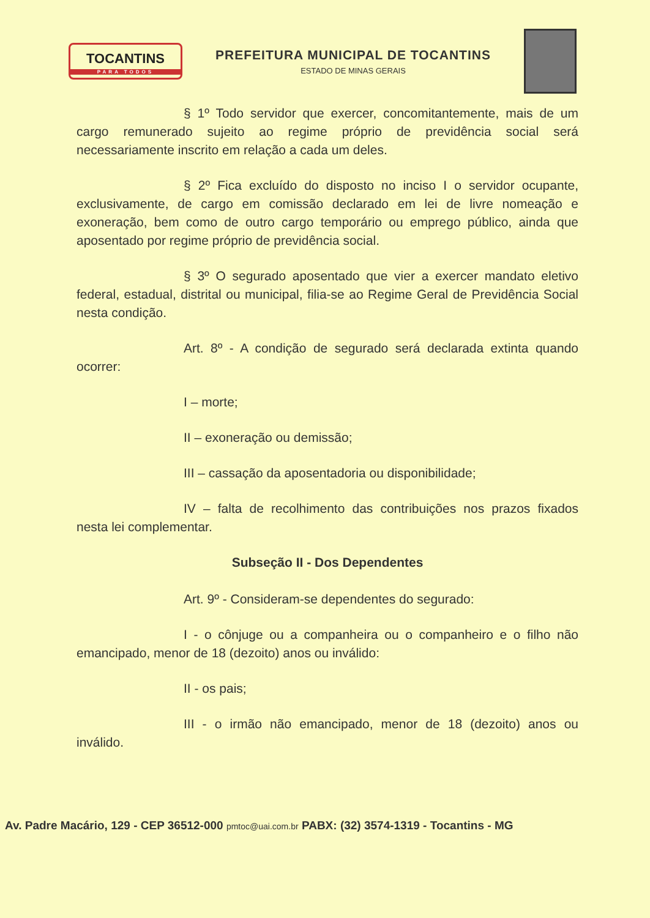TOCANTINS
PARA TODOS
PREFEITURA MUNICIPAL DE TOCANTINS
ESTADO DE MINAS GERAIS
§ 1º Todo servidor que exercer, concomitantemente, mais de um cargo remunerado sujeito ao regime próprio de previdência social será necessariamente inscrito em relação a cada um deles.
§ 2º Fica excluído do disposto no inciso I o servidor ocupante, exclusivamente, de cargo em comissão declarado em lei de livre nomeação e exoneração, bem como de outro cargo temporário ou emprego público, ainda que aposentado por regime próprio de previdência social.
§ 3º O segurado aposentado que vier a exercer mandato eletivo federal, estadual, distrital ou municipal, filia-se ao Regime Geral de Previdência Social nesta condição.
Art. 8º - A condição de segurado será declarada extinta quando ocorrer:
I – morte;
II – exoneração ou demissão;
III – cassação da aposentadoria ou disponibilidade;
IV – falta de recolhimento das contribuições nos prazos fixados nesta lei complementar.
Subseção II - Dos Dependentes
Art. 9º - Consideram-se dependentes do segurado:
I - o cônjuge ou a companheira ou o companheiro e o filho não emancipado, menor de 18 (dezoito) anos ou inválido:
II - os pais;
III - o irmão não emancipado, menor de 18 (dezoito) anos ou inválido.
Av. Padre Macário, 129 - CEP 36512-000 pmtoc@uai.com.br PABX: (32) 3574-1319 - Tocantins - MG